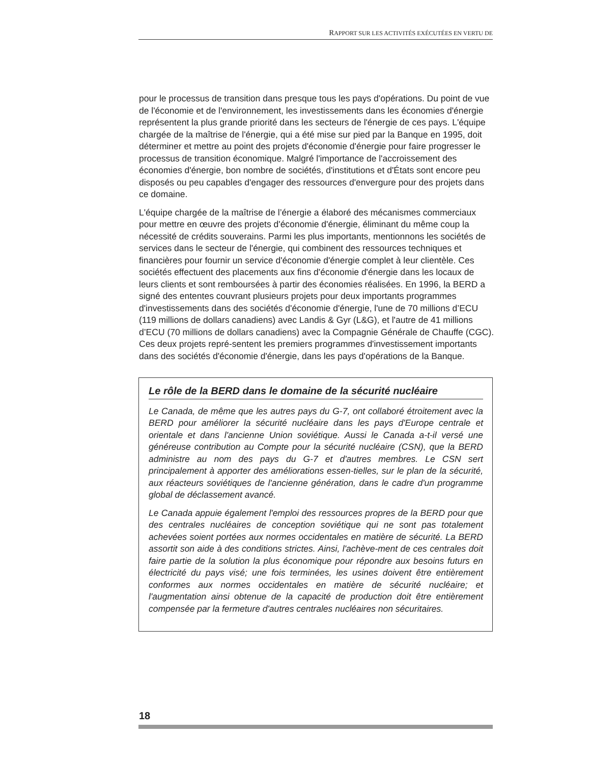RAPPORT SUR LES ACTIVITÉS EXÉCUTÉES EN VERTU DE
pour le processus de transition dans presque tous les pays d'opérations. Du point de vue de l'économie et de l'environnement, les investissements dans les économies d'énergie représentent la plus grande priorité dans les secteurs de l'énergie de ces pays. L'équipe chargée de la maîtrise de l'énergie, qui a été mise sur pied par la Banque en 1995, doit déterminer et mettre au point des projets d'économie d'énergie pour faire progresser le processus de transition économique. Malgré l'importance de l'accroissement des économies d'énergie, bon nombre de sociétés, d'institutions et d'États sont encore peu disposés ou peu capables d'engager des ressources d'envergure pour des projets dans ce domaine.
L'équipe chargée de la maîtrise de l’énergie a élaboré des mécanismes commerciaux pour mettre en œuvre des projets d'économie d'énergie, éliminant du même coup la nécessité de crédits souverains. Parmi les plus importants, mentionnons les sociétés de services dans le secteur de l'énergie, qui combinent des ressources techniques et financières pour fournir un service d'économie d'énergie complet à leur clientèle. Ces sociétés effectuent des placements aux fins d'économie d'énergie dans les locaux de leurs clients et sont remboursées à partir des économies réalisées. En 1996, la BERD a signé des ententes couvrant plusieurs projets pour deux importants programmes d'investissements dans des sociétés d'économie d'énergie, l'une de 70 millions d’ECU (119 millions de dollars canadiens) avec Landis & Gyr (L&G), et l'autre de 41 millions d’ECU (70 millions de dollars canadiens) avec la Compagnie Générale de Chauffe (CGC). Ces deux projets repré-sentent les premiers programmes d'investissement importants dans des sociétés d'économie d'énergie, dans les pays d'opérations de la Banque.
Le rôle de la BERD dans le domaine de la sécurité nucléaire
Le Canada, de même que les autres pays du G-7, ont collaboré étroitement avec la BERD pour améliorer la sécurité nucléaire dans les pays d'Europe centrale et orientale et dans l'ancienne Union soviétique. Aussi le Canada a-t-il versé une généreuse contribution au Compte pour la sécurité nucléaire (CSN), que la BERD administre au nom des pays du G-7 et d'autres membres. Le CSN sert principalement à apporter des améliorations essen-tielles, sur le plan de la sécurité, aux réacteurs soviétiques de l'ancienne génération, dans le cadre d'un programme global de déclassement avancé.
Le Canada appuie également l'emploi des ressources propres de la BERD pour que des centrales nucléaires de conception soviétique qui ne sont pas totalement achevées soient portées aux normes occidentales en matière de sécurité. La BERD assortit son aide à des conditions strictes. Ainsi, l'achève-ment de ces centrales doit faire partie de la solution la plus économique pour répondre aux besoins futurs en électricité du pays visé; une fois terminées, les usines doivent être entièrement conformes aux normes occidentales en matière de sécurité nucléaire; et l'augmentation ainsi obtenue de la capacité de production doit être entièrement compensée par la fermeture d'autres centrales nucléaires non sécuritaires.
18